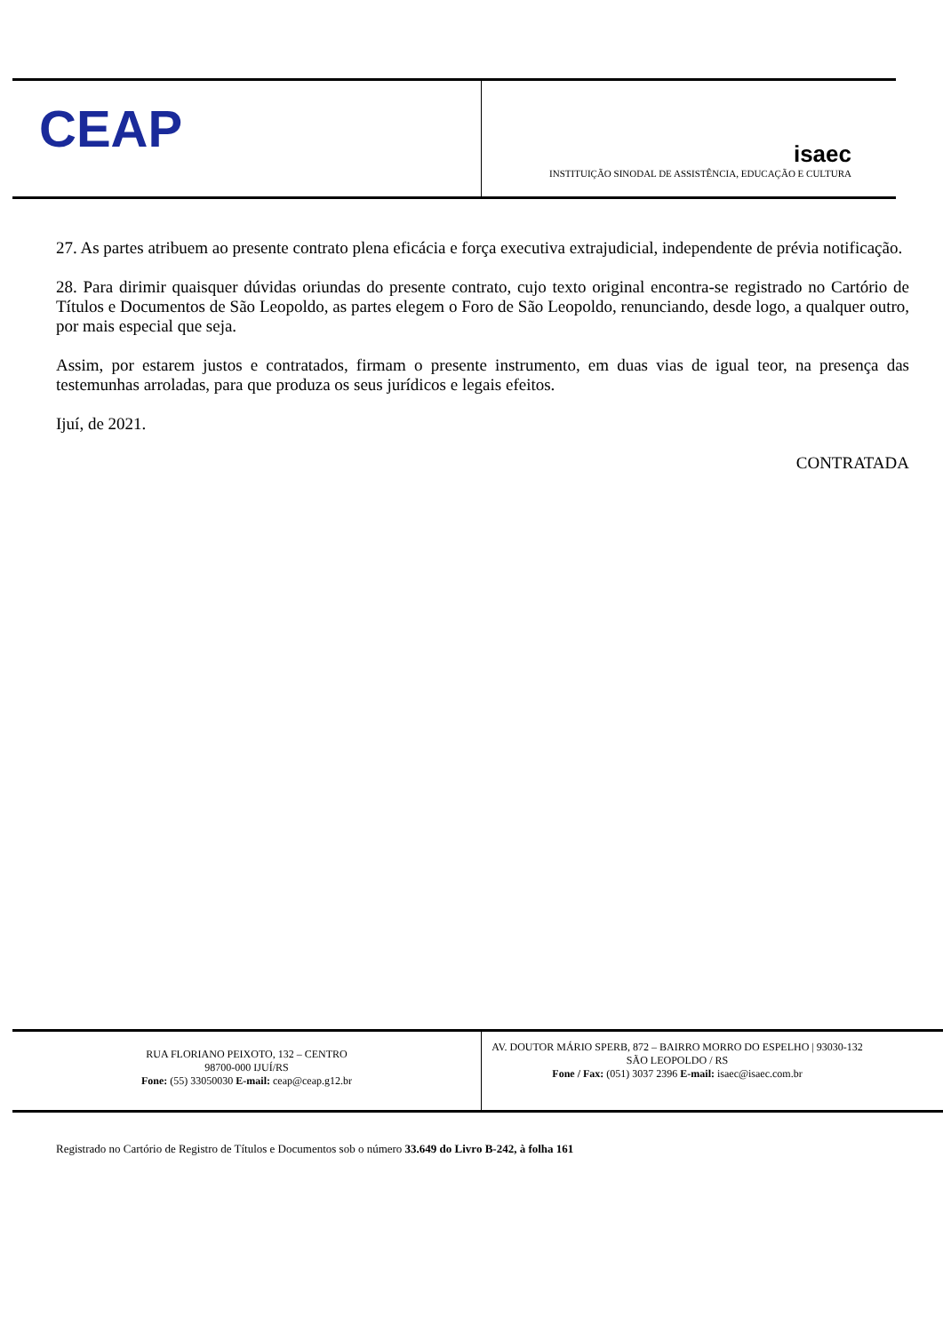CEAP
isaec
INSTITUIÇÃO SINODAL DE ASSISTÊNCIA, EDUCAÇÃO E CULTURA
27. As partes atribuem ao presente contrato plena eficácia e força executiva extrajudicial, independente de prévia notificação.
28. Para dirimir quaisquer dúvidas oriundas do presente contrato, cujo texto original encontra-se registrado no Cartório de Títulos e Documentos de São Leopoldo, as partes elegem o Foro de São Leopoldo, renunciando, desde logo, a qualquer outro, por mais especial que seja.
Assim, por estarem justos e contratados, firmam o presente instrumento, em duas vias de igual teor, na presença das testemunhas arroladas, para que produza os seus jurídicos e legais efeitos.
Ijuí, de 2021.
CONTRATADA
RUA FLORIANO PEIXOTO, 132 – CENTRO
98700-000 IJUÍ/RS
Fone: (55) 33050030 E-mail: ceap@ceap.g12.br
AV. DOUTOR MÁRIO SPERB, 872 – BAIRRO MORRO DO ESPELHO | 93030-132 SÃO LEOPOLDO / RS
Fone / Fax: (051) 3037 2396 E-mail: isaec@isaec.com.br
Registrado no Cartório de Registro de Títulos e Documentos sob o número 33.649 do Livro B-242, à folha 161